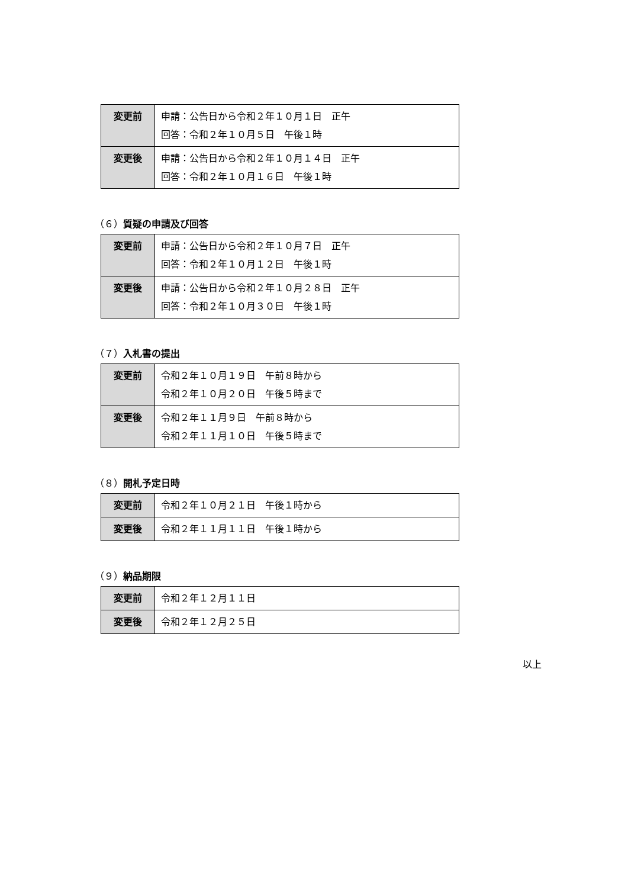| 変更前 | 申請：公告日から令和２年１０月１日 正午 回答：令和２年１０月５日 午後１時 |
| 変更後 | 申請：公告日から令和２年１０月１４日 正午 回答：令和２年１０月１６日 午後１時 |
（６）質疑の申請及び回答
| 変更前 | 申請：公告日から令和２年１０月７日 正午 回答：令和２年１０月１２日 午後１時 |
| 変更後 | 申請：公告日から令和２年１０月２８日 正午 回答：令和２年１０月３０日 午後１時 |
（７）入札書の提出
| 変更前 | 令和２年１０月１９日 午前８時から 令和２年１０月２０日 午後５時まで |
| 変更後 | 令和２年１１月９日 午前８時から 令和２年１１月１０日 午後５時まで |
（８）開札予定日時
| 変更前 | 令和２年１０月２１日 午後１時から |
| 変更後 | 令和２年１１月１１日 午後１時から |
（９）納品期限
| 変更前 | 令和２年１２月１１日 |
| 変更後 | 令和２年１２月２５日 |
以上